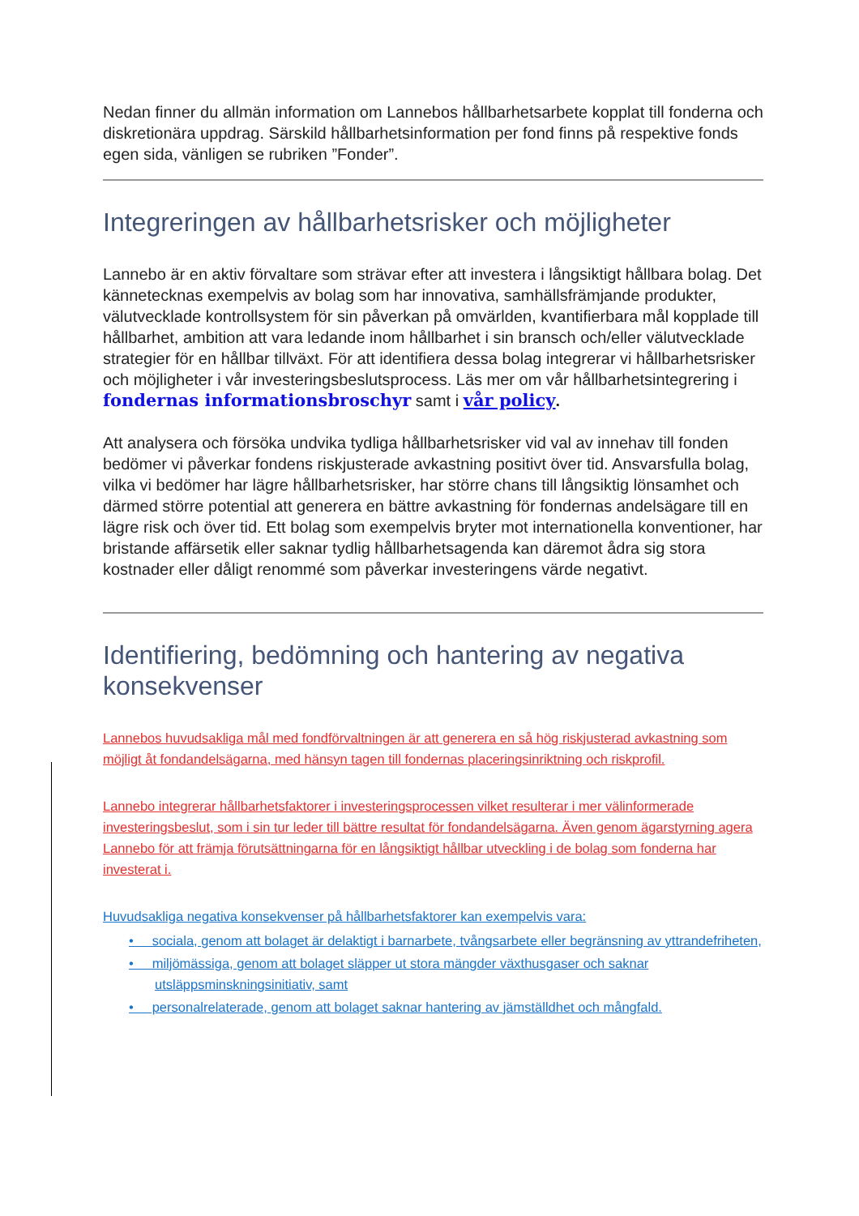Nedan finner du allmän information om Lannebos hållbarhetsarbete kopplat till fonderna och diskretionära uppdrag. Särskild hållbarhetsinformation per fond finns på respektive fonds egen sida, vänligen se rubriken ”Fonder”.
Integreringen av hållbarhetsrisker och möjligheter
Lannebo är en aktiv förvaltare som strävar efter att investera i långsiktigt hållbara bolag. Det kännetecknas exempelvis av bolag som har innovativa, samhällsfrämjande produkter, välutvecklade kontrollsystem för sin påverkan på omvärlden, kvantifierbara mål kopplade till hållbarhet, ambition att vara ledande inom hållbarhet i sin bransch och/eller välutvecklade strategier för en hållbar tillväxt. För att identifiera dessa bolag integrerar vi hållbarhetsrisker och möjligheter i vår investeringsbeslutsprocess. Läs mer om vår hållbarhetsintegrering i fondernas informationsbroschyr samt i vår policy.
Att analysera och försöka undvika tydliga hållbarhetsrisker vid val av innehav till fonden bedömer vi påverkar fondens riskjusterade avkastning positivt över tid. Ansvarsfulla bolag, vilka vi bedömer har lägre hållbarhetsrisker, har större chans till långsiktig lönsamhet och därmed större potential att generera en bättre avkastning för fondernas andelsägare till en lägre risk och över tid. Ett bolag som exempelvis bryter mot internationella konventioner, har bristande affärsetik eller saknar tydlig hållbarhetsagenda kan däremot ådra sig stora kostnader eller dåligt renommé som påverkar investeringens värde negativt.
Identifiering, bedömning och hantering av negativa konsekvenser
Lannebos huvudsakliga mål med fondförvaltningen är att generera en så hög riskjusterad avkastning som möjligt åt fondandelsägarna, med hänsyn tagen till fondernas placeringsinriktning och riskprofil.
Lannebo integrerar hållbarhetsfaktorer i investeringsprocessen vilket resulterar i mer välinformerade investeringsbeslut, som i sin tur leder till bättre resultat för fondandelsägarna. Även genom ägarstyrning agera Lannebo för att främja förutsättningarna för en långsiktigt hållbar utveckling i de bolag som fonderna har investerat i.
Huvudsakliga negativa konsekvenser på hållbarhetsfaktorer kan exempelvis vara:
• sociala, genom att bolaget är delaktigt i barnarbete, tvångsarbete eller begränsning av yttrandefriheten,
• miljömässiga, genom att bolaget släpper ut stora mängder växthusgaser och saknar utsläppsminskningsinitiativ, samt
• personalrelaterade, genom att bolaget saknar hantering av jämställdhet och mångfald.